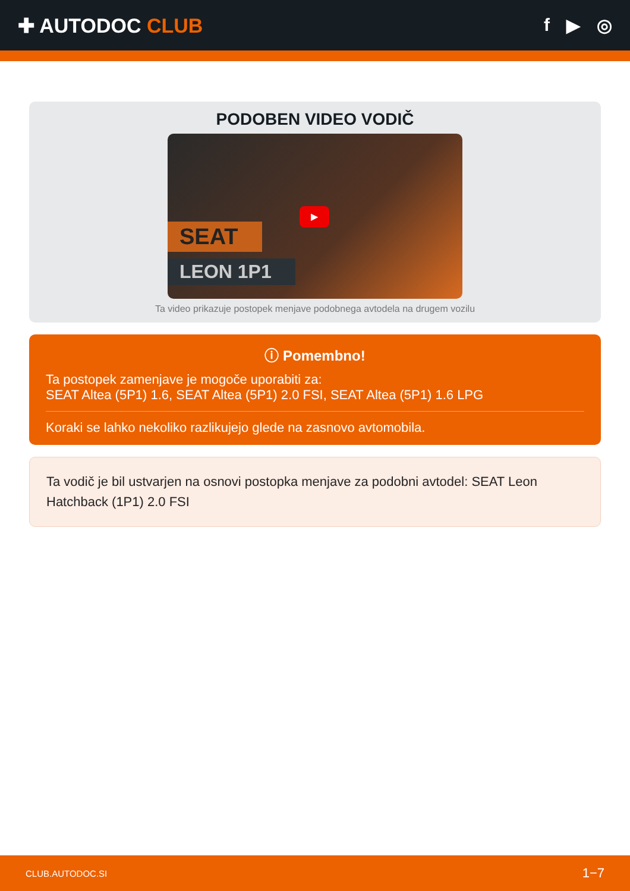✚ AUTODOC CLUB f ▶ ◎
PODOBEN VIDEO VODIČ
▶
SEAT
LEON 1P1
Ta video prikazuje postopek menjave podobnega avtodela na drugem vozilu
ⓘ Pomembno!
Ta postopek zamenjave je mogoče uporabiti za:
SEAT Altea (5P1) 1.6, SEAT Altea (5P1) 2.0 FSI, SEAT Altea (5P1) 1.6 LPG
Koraki se lahko nekoliko razlikujejo glede na zasnovo avtomobila.
Ta vodič je bil ustvarjen na osnovi postopka menjave za podobni avtodel: SEAT Leon Hatchback (1P1) 2.0 FSI
CLUB.AUTODOC.SI 1−7